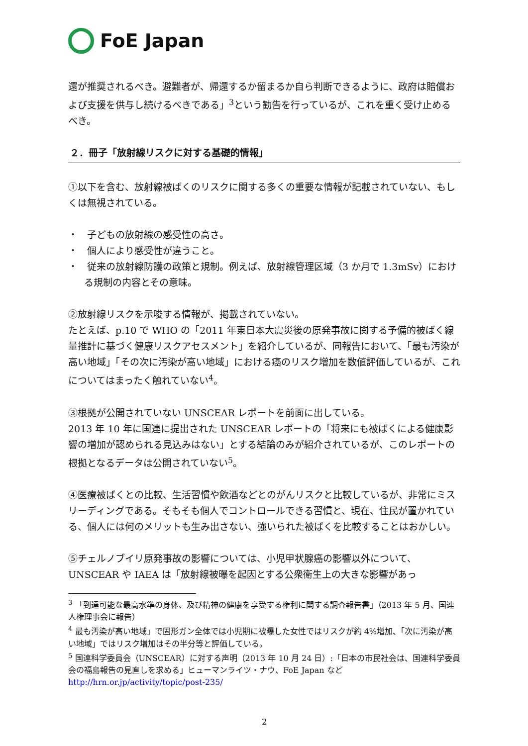FoE Japan
還が推奨されるべき。避難者が、帰還するか留まるか自ら判断できるように、政府は賠償および支援を供与し続けるべきである」<sup>3</sup>という勧告を行っているが、これを重く受け止めるべき。
２．冊子「放射線リスクに対する基礎的情報」
①以下を含む、放射線被ばくのリスクに関する多くの重要な情報が記載されていない、もしくは無視されている。
・　子どもの放射線の感受性の高さ。
・　個人により感受性が違うこと。
・　従来の放射線防護の政策と規制。例えば、放射線管理区域（3 か月で 1.3mSv）における規制の内容とその意味。
②放射線リスクを示唆する情報が、掲載されていない。
たとえば、p.10 で WHO の「2011 年東日本大震災後の原発事故に関する予備的被ばく線量推計に基づく健康リスクアセスメント」を紹介しているが、同報告において、「最も汚染が高い地域」「その次に汚染が高い地域」における癌のリスク増加を数値評価しているが、これについてはまったく触れていない<sup>4</sup>。
③根拠が公開されていない UNSCEAR レポートを前面に出している。
2013 年 10 年に国連に提出された UNSCEAR レポートの「将来にも被ばくによる健康影響の増加が認められる見込みはない」とする結論のみが紹介されているが、このレポートの根拠となるデータは公開されていない<sup>5</sup>。
④医療被ばくとの比較、生活習慣や飲酒などとのがんリスクと比較しているが、非常にミスリーディングである。そもそも個人でコントロールできる習慣と、現在、住民が置かれている、個人には何のメリットも生み出さない、強いられた被ばくを比較することはおかしい。
⑤チェルノブイリ原発事故の影響については、小児甲状腺癌の影響以外について、UNSCEAR や IAEA は「放射線被曝を起因とする公衆衛生上の大きな影響があっ
<sup>3</sup> 「到達可能な最高水準の身体、及び精神の健康を享受する権利に関する調査報告書」（2013 年 5 月、国連人権理事会に報告）
<sup>4</sup> 最も汚染が高い地域」で固形ガン全体では小児期に被曝した女性ではリスクが約 4%増加、「次に汚染が高い地域」ではリスク増加はその半分等と評価している。
<sup>5</sup> 国連科学委員会（UNSCEAR）に対する声明（2013 年 10 月 24 日）:「日本の市民社会は、国連科学委員会の福島報告の見直しを求める」ヒューマンライツ・ナウ、FoE Japan など http://hrn.or.jp/activity/topic/post-235/
2